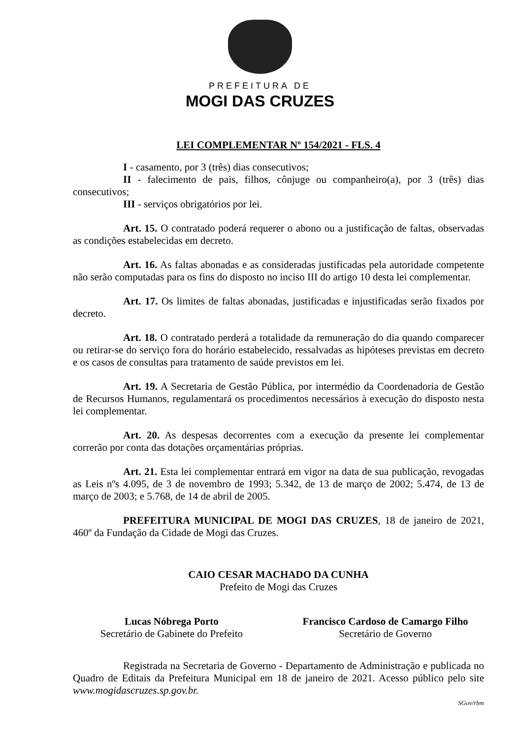PREFEITURA DE
MOGI DAS CRUZES
LEI COMPLEMENTAR Nº 154/2021 - FLS. 4
I - casamento, por 3 (três) dias consecutivos;
II - falecimento de pais, filhos, cônjuge ou companheiro(a), por 3 (três) dias consecutivos;
III - serviços obrigatórios por lei.
Art. 15. O contratado poderá requerer o abono ou a justificação de faltas, observadas as condições estabelecidas em decreto.
Art. 16. As faltas abonadas e as consideradas justificadas pela autoridade competente não serão computadas para os fins do disposto no inciso III do artigo 10 desta lei complementar.
Art. 17. Os limites de faltas abonadas, justificadas e injustificadas serão fixados por decreto.
Art. 18. O contratado perderá a totalidade da remuneração do dia quando comparecer ou retirar-se do serviço fora do horário estabelecido, ressalvadas as hipóteses previstas em decreto e os casos de consultas para tratamento de saúde previstos em lei.
Art. 19. A Secretaria de Gestão Pública, por intermédio da Coordenadoria de Gestão de Recursos Humanos, regulamentará os procedimentos necessários à execução do disposto nesta lei complementar.
Art. 20. As despesas decorrentes com a execução da presente lei complementar correrão por conta das dotações orçamentárias próprias.
Art. 21. Esta lei complementar entrará em vigor na data de sua publicação, revogadas as Leis nºs 4.095, de 3 de novembro de 1993; 5.342, de 13 de março de 2002; 5.474, de 13 de março de 2003; e 5.768, de 14 de abril de 2005.
PREFEITURA MUNICIPAL DE MOGI DAS CRUZES, 18 de janeiro de 2021, 460º da Fundação da Cidade de Mogi das Cruzes.
CAIO CESAR MACHADO DA CUNHA
Prefeito de Mogi das Cruzes
Lucas Nóbrega Porto
Secretário de Gabinete do Prefeito
Francisco Cardoso de Camargo Filho
Secretário de Governo
Registrada na Secretaria de Governo - Departamento de Administração e publicada no Quadro de Editais da Prefeitura Municipal em 18 de janeiro de 2021. Acesso público pelo site www.mogidascruzes.sp.gov.br.
SGov/rbm